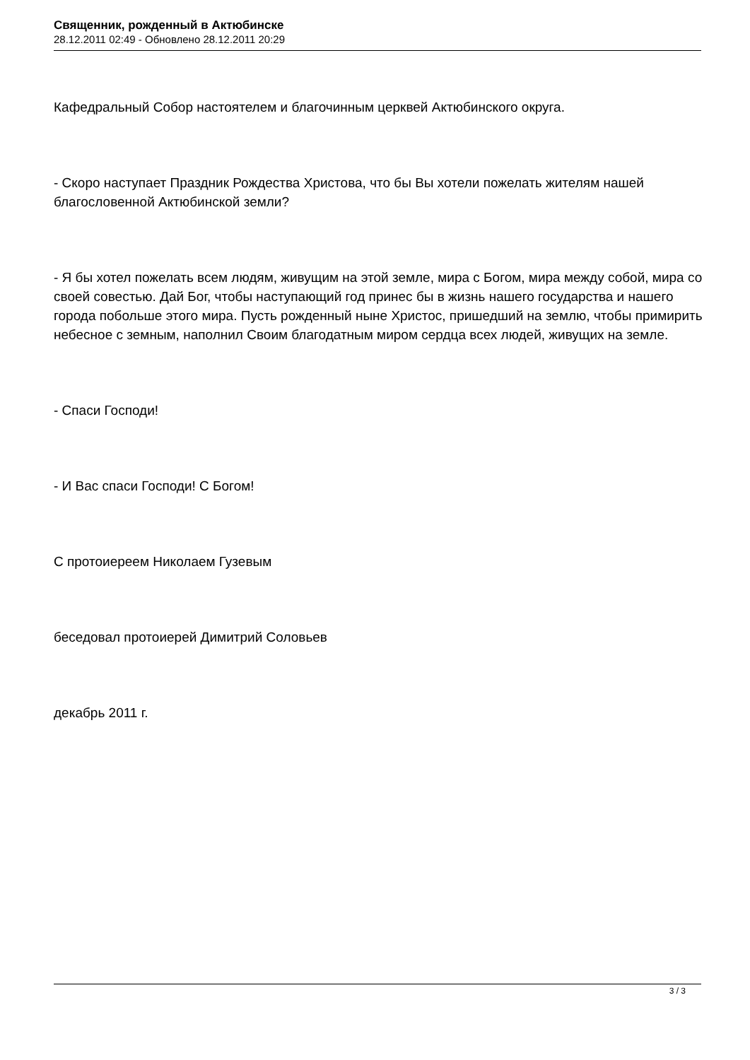Священник, рожденный в Актюбинске
28.12.2011 02:49 - Обновлено 28.12.2011 20:29
Кафедральный Собор настоятелем и благочинным церквей Актюбинского округа.
- Скоро наступает Праздник Рождества Христова, что бы Вы хотели пожелать жителям нашей благословенной Актюбинской земли?
- Я бы хотел пожелать всем людям, живущим на этой земле, мира с Богом, мира между собой, мира со своей совестью. Дай Бог, чтобы наступающий год принес бы в жизнь нашего государства и нашего города побольше этого мира. Пусть рожденный ныне Христос, пришедший на землю, чтобы примирить небесное с земным, наполнил Своим благодатным миром сердца всех людей, живущих на земле.
- Спаси Господи!
- И Вас спаси Господи! С Богом!
С протоиереем Николаем Гузевым
беседовал протоиерей Димитрий Соловьев
декабрь 2011 г.
3 / 3